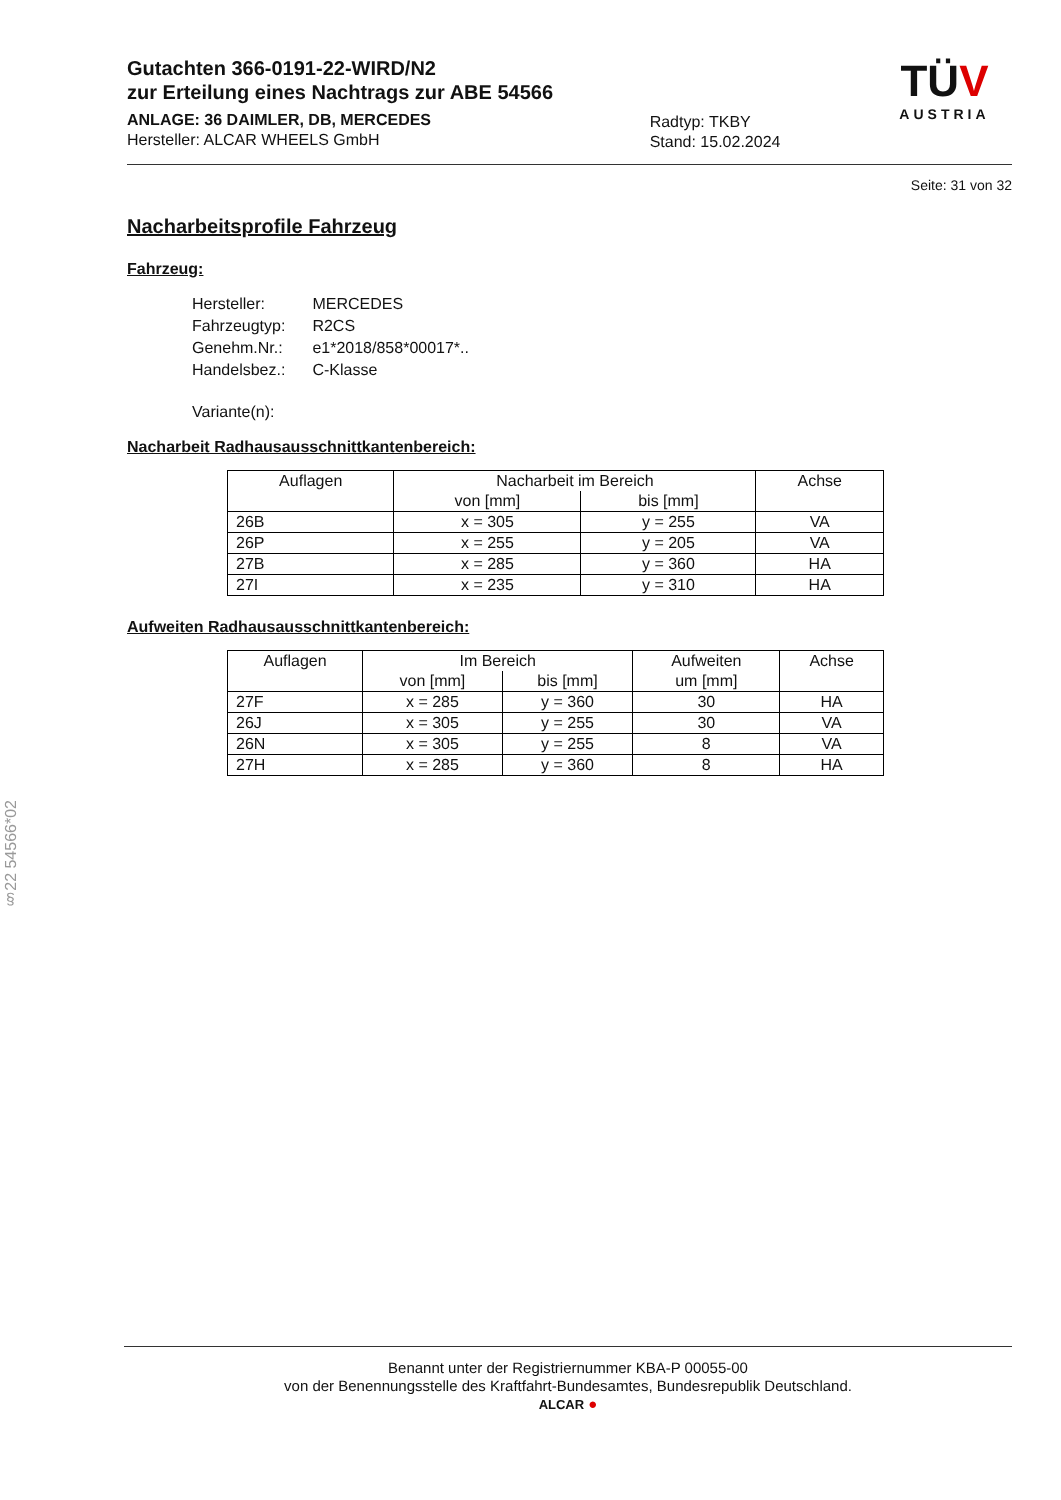Gutachten 366-0191-22-WIRD/N2
zur Erteilung eines Nachtrags zur ABE 54566
ANLAGE: 36 DAIMLER, DB, MERCEDES
Hersteller: ALCAR WHEELS GmbH
Radtyp: TKBY
Stand: 15.02.2024
TÜ V
AUSTRIA
Seite: 31 von 32
Nacharbeitsprofile Fahrzeug
Fahrzeug:
| Hersteller: | MERCEDES |
| Fahrzeugtyp: | R2CS |
| Genehm.Nr.: | e1*2018/858*00017*.. |
| Handelsbez.: | C-Klasse |
| Variante(n): | |
Nacharbeit Radhausausschnittkantenbereich:
| Auflagen | Nacharbeit im Bereich | | Achse |
| --- | --- | --- | --- |
| | von [mm] | bis [mm] | |
| 26B | x = 305 | y = 255 | VA |
| 26P | x = 255 | y = 205 | VA |
| 27B | x = 285 | y = 360 | HA |
| 27I | x = 235 | y = 310 | HA |
Aufweiten Radhausausschnittkantenbereich:
| Auflagen | Im Bereich | | Aufweiten | Achse |
| --- | --- | --- | --- | --- |
| | von [mm] | bis [mm] | um [mm] | |
| 27F | x = 285 | y = 360 | 30 | HA |
| 26J | x = 305 | y = 255 | 30 | VA |
| 26N | x = 305 | y = 255 | 8 | VA |
| 27H | x = 285 | y = 360 | 8 | HA |
§22 54566*02
Benannt unter der Registriernummer KBA-P 00055-00
von der Benennungsstelle des Kraftfahrt-Bundesamtes, Bundesrepublik Deutschland.
ALCAR ●